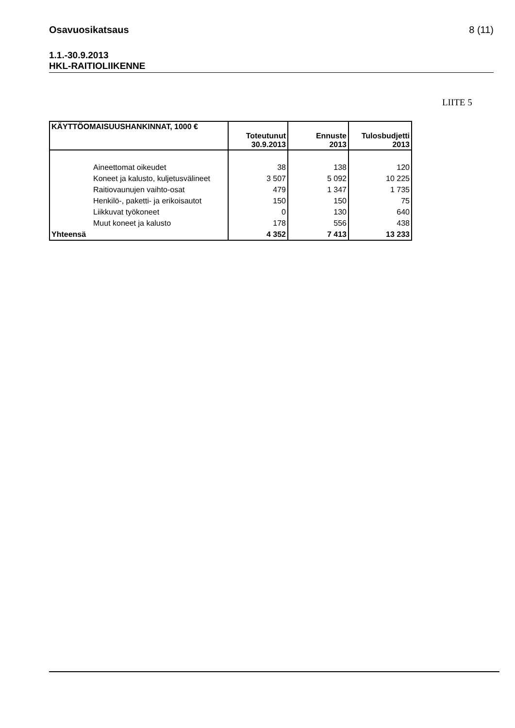Osavuosikatsaus 8 (11)
1.1.-30.9.2013
HKL-RAITIOLIIKENNE
LIITE 5
| KÄYTTÖOMAISUUSHANKINNAT, 1000 € | Toteutunut 30.9.2013 | Ennuste 2013 | Tulosbudjetti 2013 |
| --- | --- | --- | --- |
| Aineettomat oikeudet | 38 | 138 | 120 |
| Koneet ja kalusto, kuljetusvälineet | 3 507 | 5 092 | 10 225 |
| Raitiovaunujen vaihto-osat | 479 | 1 347 | 1 735 |
| Henkilö-, paketti- ja erikoisautot | 150 | 150 | 75 |
| Liikkuvat työkoneet | 0 | 130 | 640 |
| Muut koneet ja kalusto | 178 | 556 | 438 |
| Yhteensä | 4 352 | 7 413 | 13 233 |